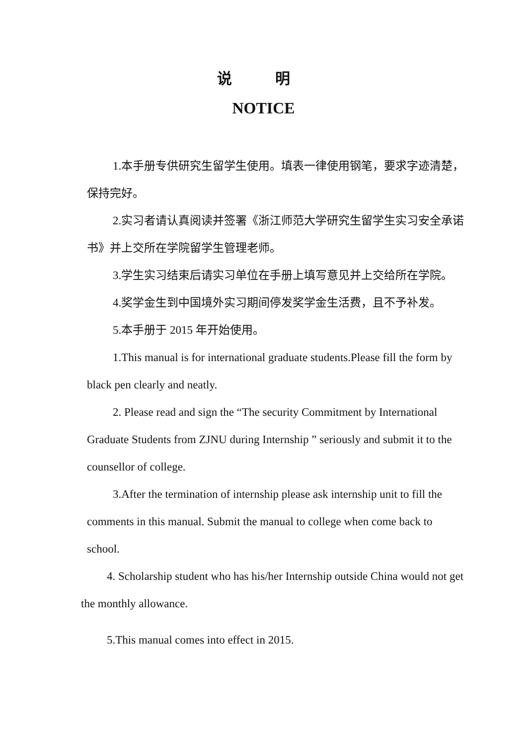说 明
NOTICE
1.本手册专供研究生留学生使用。填表一律使用钢笔，要求字迹清楚，保持完好。
2.实习者请认真阅读并签署《浙江师范大学研究生留学生实习安全承诺书》并上交所在学院留学生管理老师。
3.学生实习结束后请实习单位在手册上填写意见并上交给所在学院。
4.奖学金生到中国境外实习期间停发奖学金生活费，且不予补发。
5.本手册于 2015 年开始使用。
1.This manual is for international graduate students.Please fill the form by black pen clearly and neatly.
2. Please read and sign the “The security Commitment by International Graduate Students from ZJNU during Internship ” seriously and submit it to the counsellor of college.
3.After the termination of internship please ask internship unit to fill the comments in this manual. Submit the manual to college when come back to school.
4. Scholarship student who has his/her Internship outside China would not get the monthly allowance.
5.This manual comes into effect in 2015.